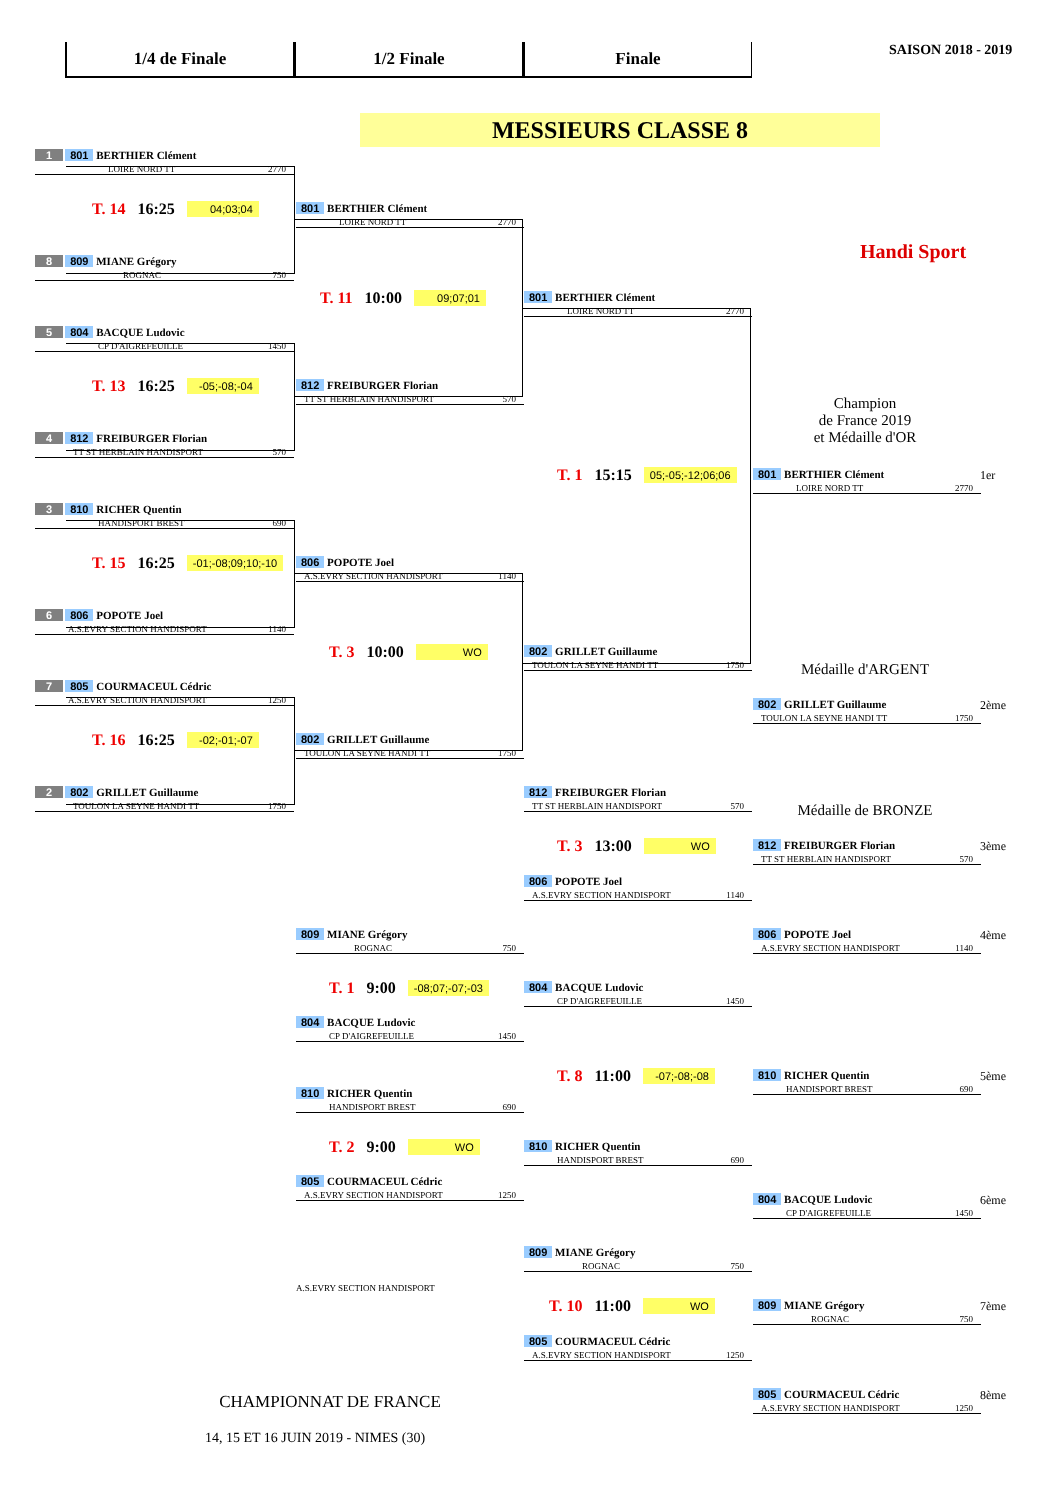1/4 de Finale 1/2 Finale Finale
SAISON 2018 - 2019
MESSIEURS CLASSE 8
Handi Sport
1 801 BERTHIER Clément
LOIRE NORD TT 2770
T. 14 16:25 04;03;04
8 809 MIANE Grégory
ROGNAC 750
5 804 BACQUE Ludovic
CP D'AIGREFEUILLE 1450
T. 13 16:25 -05;-08;-04
4 812 FREIBURGER Florian
TT ST HERBLAIN HANDISPORT 570
3 810 RICHER Quentin
HANDISPORT BREST 690
T. 15 16:25 -01;-08;09;10;-10
6 806 POPOTE Joel
A.S.EVRY SECTION HANDISPORT 1140
7 805 COURMACEUL Cédric
A.S.EVRY SECTION HANDISPORT 1250
T. 16 16:25 -02;-01;-07
2 802 GRILLET Guillaume
TOULON LA SEYNE HANDI TT 1750
801 BERTHIER Clément
LOIRE NORD TT 2770
T. 11 10:00 09;07;01
812 FREIBURGER Florian
TT ST HERBLAIN HANDISPORT 570
806 POPOTE Joel
A.S.EVRY SECTION HANDISPORT 1140
T. 3 10:00 WO
802 GRILLET Guillaume
TOULON LA SEYNE HANDI TT 1750
801 BERTHIER Clément
LOIRE NORD TT 2770
T. 1 15:15 05;-05;-12;06;06
802 GRILLET Guillaume
TOULON LA SEYNE HANDI TT 1750
Champion
de France 2019
et Médaille d'OR
801 BERTHIER Clément
LOIRE NORD TT 2770
1er
Médaille d'ARGENT
802 GRILLET Guillaume
TOULON LA SEYNE HANDI TT 1750
2ème
Médaille de BRONZE
812 FREIBURGER Florian
TT ST HERBLAIN HANDISPORT 570
T. 3 13:00 WO
806 POPOTE Joel
A.S.EVRY SECTION HANDISPORT 1140
812 FREIBURGER Florian
TT ST HERBLAIN HANDISPORT 570
3ème
806 POPOTE Joel
A.S.EVRY SECTION HANDISPORT 1140
4ème
809 MIANE Grégory
ROGNAC 750
T. 1 9:00 -08;07;-07;-03
804 BACQUE Ludovic
CP D'AIGREFEUILLE 1450
804 BACQUE Ludovic
CP D'AIGREFEUILLE 1450
T. 8 11:00 -07;-08;-08
810 RICHER Quentin
HANDISPORT BREST 690
5ème
810 RICHER Quentin
HANDISPORT BREST 690
T. 2 9:00 WO
810 RICHER Quentin
HANDISPORT BREST 690
805 COURMACEUL Cédric
A.S.EVRY SECTION HANDISPORT 1250
804 BACQUE Ludovic
CP D'AIGREFEUILLE 1450
6ème
809 MIANE Grégory
ROGNAC 750
A.S.EVRY SECTION HANDISPORT
T. 10 11:00 WO
809 MIANE Grégory
ROGNAC 750
7ème
805 COURMACEUL Cédric
A.S.EVRY SECTION HANDISPORT 1250
805 COURMACEUL Cédric
A.S.EVRY SECTION HANDISPORT 1250
8ème
CHAMPIONNAT DE FRANCE
14, 15 ET 16 JUIN 2019 - NIMES (30)